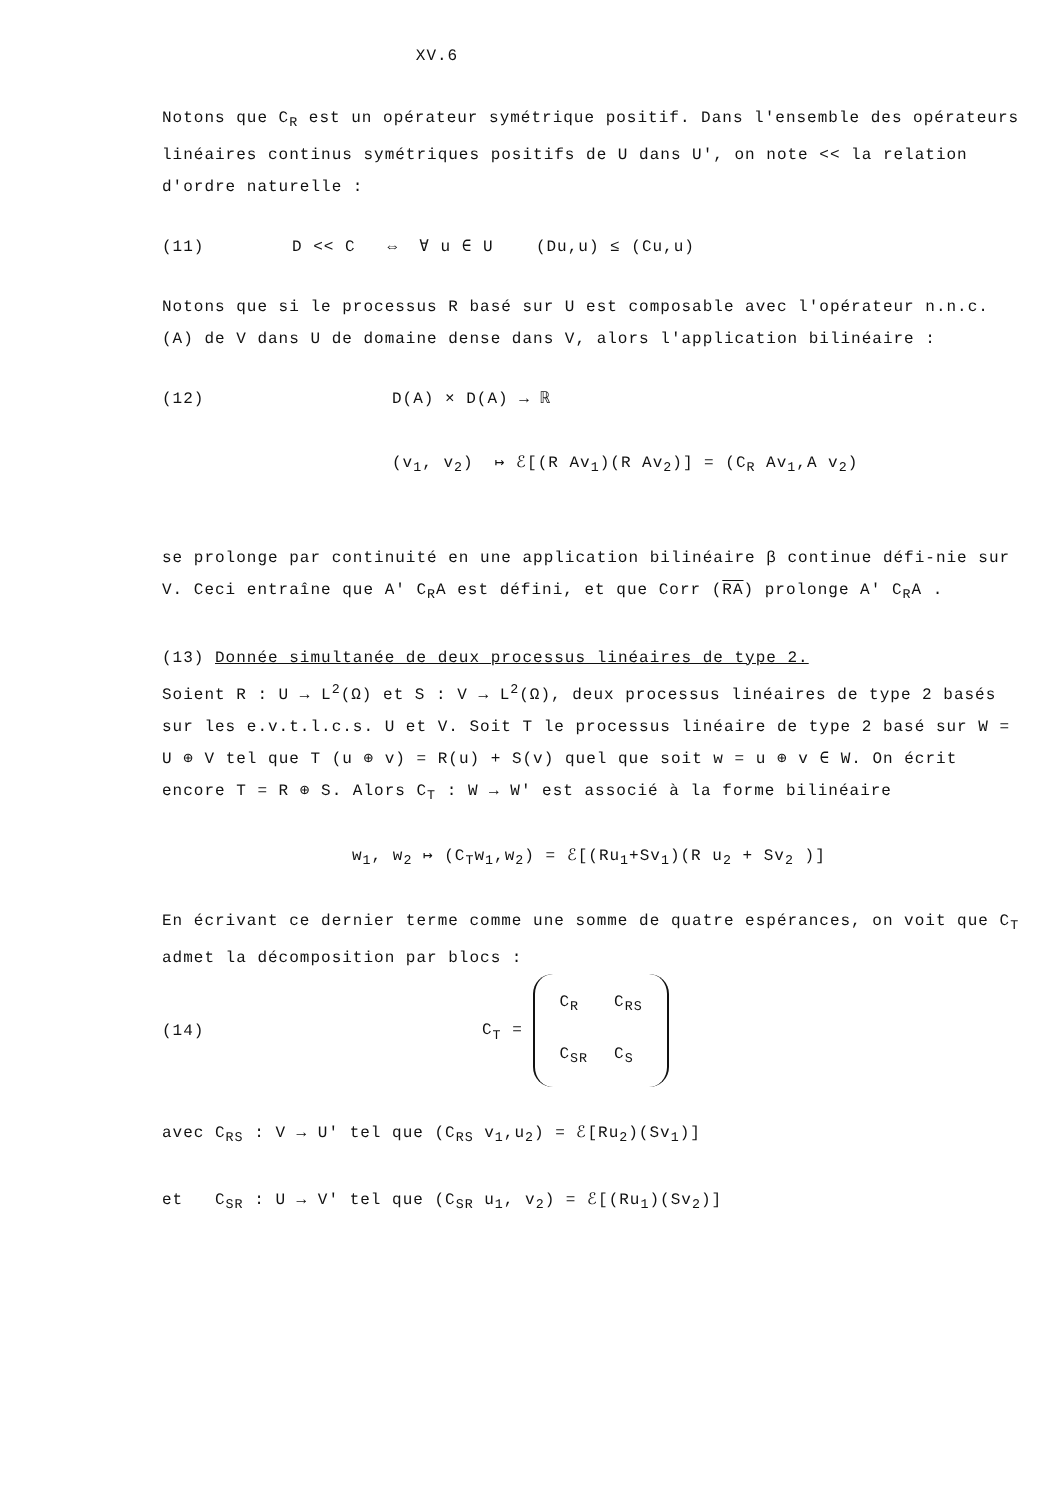XV.6
Notons que C<sub>R</sub> est un opérateur symétrique positif. Dans l'ensemble des opérateurs linéaires continus symétriques positifs de U dans U', on note << la relation d'ordre naturelle :
(11) D << C ⇔ ∀ u ∈ U (Du,u) ≤ (Cu,u)
Notons que si le processus R basé sur U est composable avec l'opérateur n.n.c. (A) de V dans U de domaine dense dans V, alors l'application bilinéaire :
(12) D(A) × D(A) → ℝ
(v<sub>1</sub>, v<sub>2</sub>) ↦ ℰ[(R Av<sub>1</sub>)(R Av<sub>2</sub>)] = (C<sub>R</sub> Av<sub>1</sub>,A v<sub>2</sub>)
se prolonge par continuité en une application bilinéaire β continue défi-nie sur V. Ceci entraîne que A' C<sub>R</sub>A est défini, et que Corr (RA) prolonge A' C<sub>R</sub>A .
(13) Donnée simultanée de deux processus linéaires de type 2.
Soient R : U → L<sup>2</sup>(Ω) et S : V → L<sup>2</sup>(Ω), deux processus linéaires de type 2 basés sur les e.v.t.l.c.s. U et V. Soit T le processus linéaire de type 2 basé sur W = U ⊕ V tel que T (u ⊕ v) = R(u) + S(v) quel que soit w = u ⊕ v ∈ W. On écrit encore T = R ⊕ S. Alors C<sub>T</sub> : W → W' est associé à la forme bilinéaire
w<sub>1</sub>, w<sub>2</sub> ↦ (C<sub>T</sub>w<sub>1</sub>,w<sub>2</sub>) = ℰ[(Ru<sub>1</sub>+Sv<sub>1</sub>)(R u<sub>2</sub> + Sv<sub>2</sub> )]
En écrivant ce dernier terme comme une somme de quatre espérances, on voit que C<sub>T</sub> admet la décomposition par blocs :
(14) C<sub>T</sub> =
| C<sub>R</sub> | C<sub>RS</sub> |
| C<sub>SR</sub> | C<sub>S</sub> |
avec C<sub>RS</sub> : V → U' tel que (C<sub>RS</sub> v<sub>1</sub>,u<sub>2</sub>) = ℰ[Ru<sub>2</sub>)(Sv<sub>1</sub>)]
et C<sub>SR</sub> : U → V' tel que (C<sub>SR</sub> u<sub>1</sub>, v<sub>2</sub>) = ℰ[(Ru<sub>1</sub>)(Sv<sub>2</sub>)]